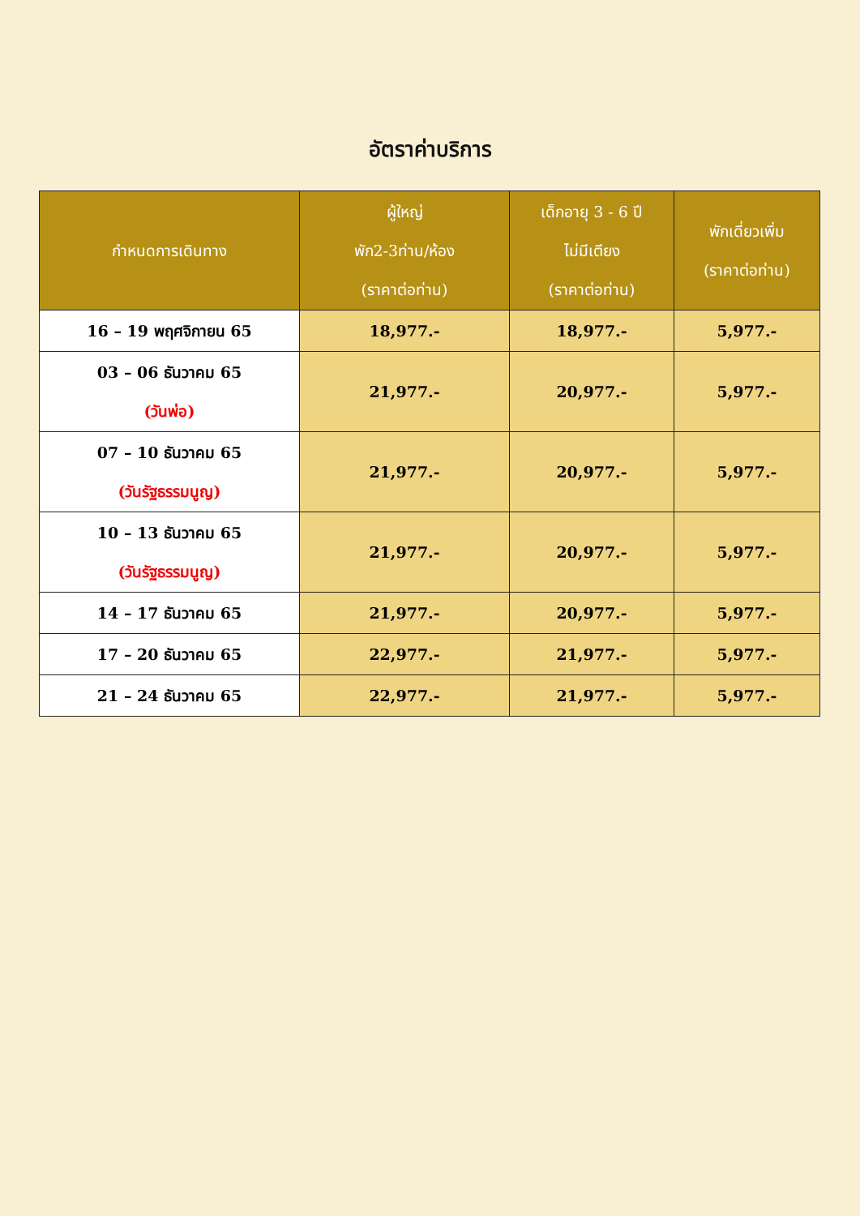อัตราค่าบริการ
| กำหนดการเดินทาง | ผู้ใหญ่ พัก2-3ท่าน/ห้อง (ราคาต่อท่าน) | เด็กอายุ 3 - 6 ปี ไม่มีเตียง (ราคาต่อท่าน) | พักเดี่ยวเพิ่ม (ราคาต่อท่าน) |
| --- | --- | --- | --- |
| 16 – 19 พฤศจิกายน 65 | 18,977.- | 18,977.- | 5,977.- |
| 03 – 06 ธันวาคม 65 (วันพ่อ) | 21,977.- | 20,977.- | 5,977.- |
| 07 – 10 ธันวาคม 65 (วันรัฐธรรมนูญ) | 21,977.- | 20,977.- | 5,977.- |
| 10 – 13 ธันวาคม 65 (วันรัฐธรรมนูญ) | 21,977.- | 20,977.- | 5,977.- |
| 14 – 17 ธันวาคม 65 | 21,977.- | 20,977.- | 5,977.- |
| 17 – 20 ธันวาคม 65 | 22,977.- | 21,977.- | 5,977.- |
| 21 – 24 ธันวาคม 65 | 22,977.- | 21,977.- | 5,977.- |